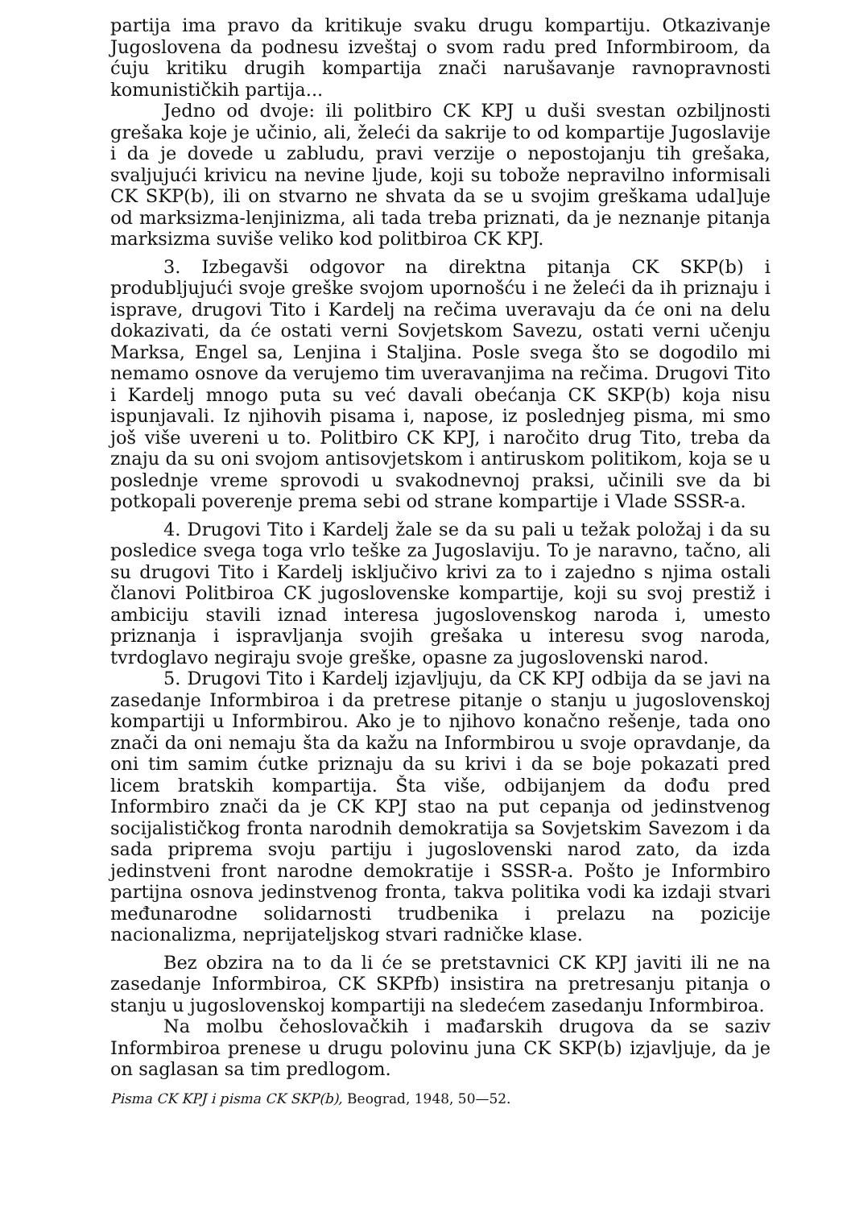partija ima pravo da kritikuje svaku drugu kompartiju. Otkazivanje Jugoslovena da podnesu izveštaj o svom radu pred Informbiroom, da ćuju kritiku drugih kompartija znači narušavanje ravnopravnosti komunističkih partija...
Jedno od dvoje: ili politbiro CK KPJ u duši svestan ozbiljnosti grešaka koje je učinio, ali, želeći da sakrije to od kompartije Jugoslavije i da je dovede u zabludu, pravi verzije o nepostojanju tih grešaka, svaljujući krivicu na nevine ljude, koji su tobože nepravilno informisali CK SKP(b), ili on stvarno ne shvata da se u svojim greškama udal]uje od marksizma-lenjinizma, ali tada treba priznati, da je neznanje pitanja marksizma suviše veliko kod politbiroa CK KPJ.
3. Izbegavši odgovor na direktna pitanja CK SKP(b) i produbljujući svoje greške svojom upornošću i ne želeći da ih priznaju i isprave, drugovi Tito i Kardelj na rečima uveravaju da će oni na delu dokazivati, da će ostati verni Sovjetskom Savezu, ostati verni učenju Marksa, Engel sa, Lenjina i Staljina. Posle svega što se dogodilo mi nemamo osnove da verujemo tim uveravanjima na rečima. Drugovi Tito i Kardelj mnogo puta su već davali obećanja CK SKP(b) koja nisu ispunjavali. Iz njihovih pisama i, napose, iz poslednjeg pisma, mi smo još više uvereni u to. Politbiro CK KPJ, i naročito drug Tito, treba da znaju da su oni svojom antisovjetskom i antiruskom politikom, koja se u poslednje vreme sprovodi u svakodnevnoj praksi, učinili sve da bi potkopali poverenje prema sebi od strane kompartije i Vlade SSSR-a.
4. Drugovi Tito i Kardelj žale se da su pali u težak položaj i da su posledice svega toga vrlo teške za Jugoslaviju. To je naravno, tačno, ali su drugovi Tito i Kardelj isključivo krivi za to i zajedno s njima ostali članovi Politbiroa CK jugoslovenske kompartije, koji su svoj prestiž i ambiciju stavili iznad interesa jugoslovenskog naroda i, umesto priznanja i ispravljanja svojih grešaka u interesu svog naroda, tvrdoglavo negiraju svoje greške, opasne za jugoslovenski narod.
5. Drugovi Tito i Kardelj izjavljuju, da CK KPJ odbija da se javi na zasedanje Informbiroa i da pretrese pitanje o stanju u jugoslovenskoj kompartiji u Informbirou. Ako je to njihovo konačno rešenje, tada ono znači da oni nemaju šta da kažu na Informbirou u svoje opravdanje, da oni tim samim ćutke priznaju da su krivi i da se boje pokazati pred licem bratskih kompartija. Šta više, odbijanjem da dođu pred Informbiro znači da je CK KPJ stao na put cepanja od jedinstvenog socijalističkog fronta narodnih demokratija sa Sovjetskim Savezom i da sada priprema svoju partiju i jugoslovenski narod zato, da izda jedinstveni front narodne demokratije i SSSR-a. Pošto je Informbiro partijna osnova jedinstvenog fronta, takva politika vodi ka izdaji stvari međunarodne solidarnosti trudbenika i prelazu na pozicije nacionalizma, neprijateljskog stvari radničke klase.
Bez obzira na to da li će se pretstavnici CK KPJ javiti ili ne na zasedanje Informbiroa, CK SKPfb) insistira na pretresanju pitanja o stanju u jugoslovenskoj kompartiji na sledećem zasedanju Informbiroa.
Na molbu čehoslovačkih i mađarskih drugova da se saziv Informbiroa prenese u drugu polovinu juna CK SKP(b) izjavljuje, da je on saglasan sa tim predlogom.
Pisma CK KPJ i pisma CK SKP(b), Beograd, 1948, 50—52.